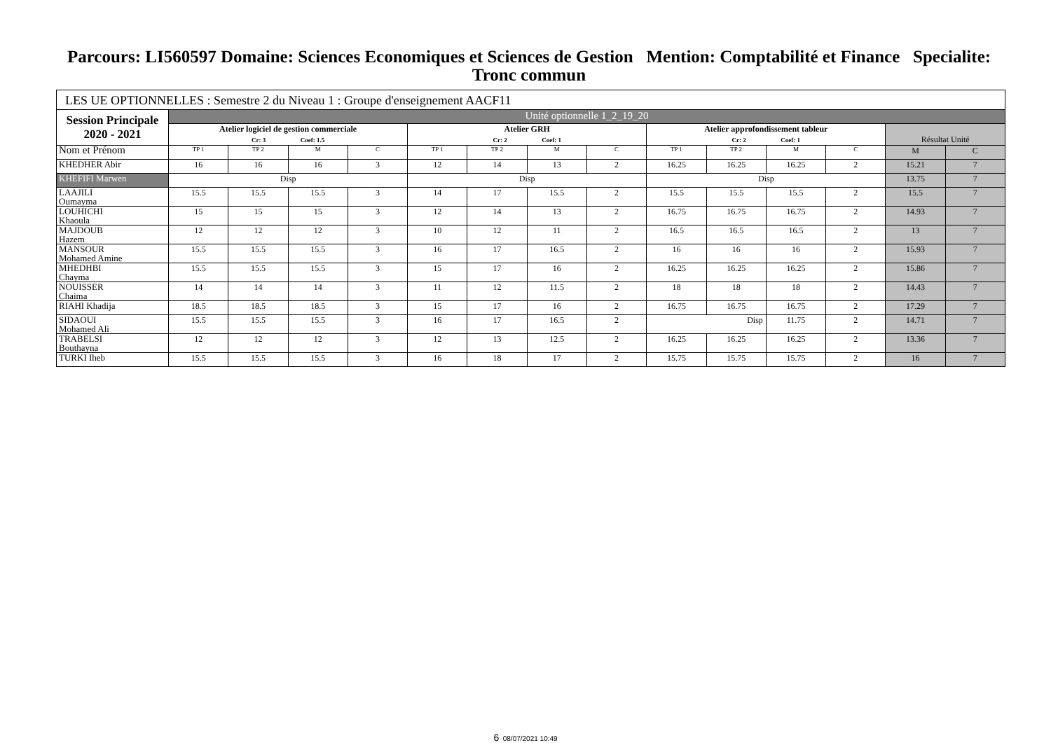Parcours: LI560597 Domaine: Sciences Economiques et Sciences de Gestion Mention: Comptabilité et Finance Specialite: Tronc commun
LES UE OPTIONNELLES : Semestre 2 du Niveau 1 : Groupe d'enseignement AACF11
| Session Principale 2020 - 2021 | Unité optionnelle 1_2_19_20 | | | | | | | | | | | | | |
| --- | --- | --- | --- | --- | --- | --- | --- | --- | --- | --- | --- | --- | --- | --- |
| | Atelier logiciel de gestion commerciale Cr: 3 Coef: 1.5 | | | | Atelier GRH Cr: 2 Coef: 1 | | | | Atelier approfondissement tableur Cr: 2 Coef: 1 | | | | Résultat Unité | |
| Nom et Prénom | TP 1 | TP 2 | M | C | TP 1 | TP 2 | M | C | TP 1 | TP 2 | M | C | M | C |
| KHEDHER Abir | 16 | 16 | 16 | 3 | 12 | 14 | 13 | 2 | 16.25 | 16.25 | 16.25 | 2 | 15.21 | 7 |
| KHEFIFI Marwen | Disp | | | | Disp | | | | Disp | | | | 13.75 | 7 |
| LAAJILI Oumayma | 15.5 | 15.5 | 15.5 | 3 | 14 | 17 | 15.5 | 2 | 15.5 | 15.5 | 15.5 | 2 | 15.5 | 7 |
| LOUHICHI Khaoula | 15 | 15 | 15 | 3 | 12 | 14 | 13 | 2 | 16.75 | 16.75 | 16.75 | 2 | 14.93 | 7 |
| MAJDOUB Hazem | 12 | 12 | 12 | 3 | 10 | 12 | 11 | 2 | 16.5 | 16.5 | 16.5 | 2 | 13 | 7 |
| MANSOUR Mohamed Amine | 15.5 | 15.5 | 15.5 | 3 | 16 | 17 | 16.5 | 2 | 16 | 16 | 16 | 2 | 15.93 | 7 |
| MHEDHBI Chayma | 15.5 | 15.5 | 15.5 | 3 | 15 | 17 | 16 | 2 | 16.25 | 16.25 | 16.25 | 2 | 15.86 | 7 |
| NOUISSER Chaima | 14 | 14 | 14 | 3 | 11 | 12 | 11.5 | 2 | 18 | 18 | 18 | 2 | 14.43 | 7 |
| RIAHI Khadija | 18.5 | 18.5 | 18.5 | 3 | 15 | 17 | 16 | 2 | 16.75 | 16.75 | 16.75 | 2 | 17.29 | 7 |
| SIDAOUI Mohamed Ali | 15.5 | 15.5 | 15.5 | 3 | 16 | 17 | 16.5 | 2 | Disp | | 11.75 | 2 | 14.71 | 7 |
| TRABELSI Bouthayna | 12 | 12 | 12 | 3 | 12 | 13 | 12.5 | 2 | 16.25 | 16.25 | 16.25 | 2 | 13.36 | 7 |
| TURKI Iheb | 15.5 | 15.5 | 15.5 | 3 | 16 | 18 | 17 | 2 | 15.75 | 15.75 | 15.75 | 2 | 16 | 7 |
6 08/07/2021 10:49